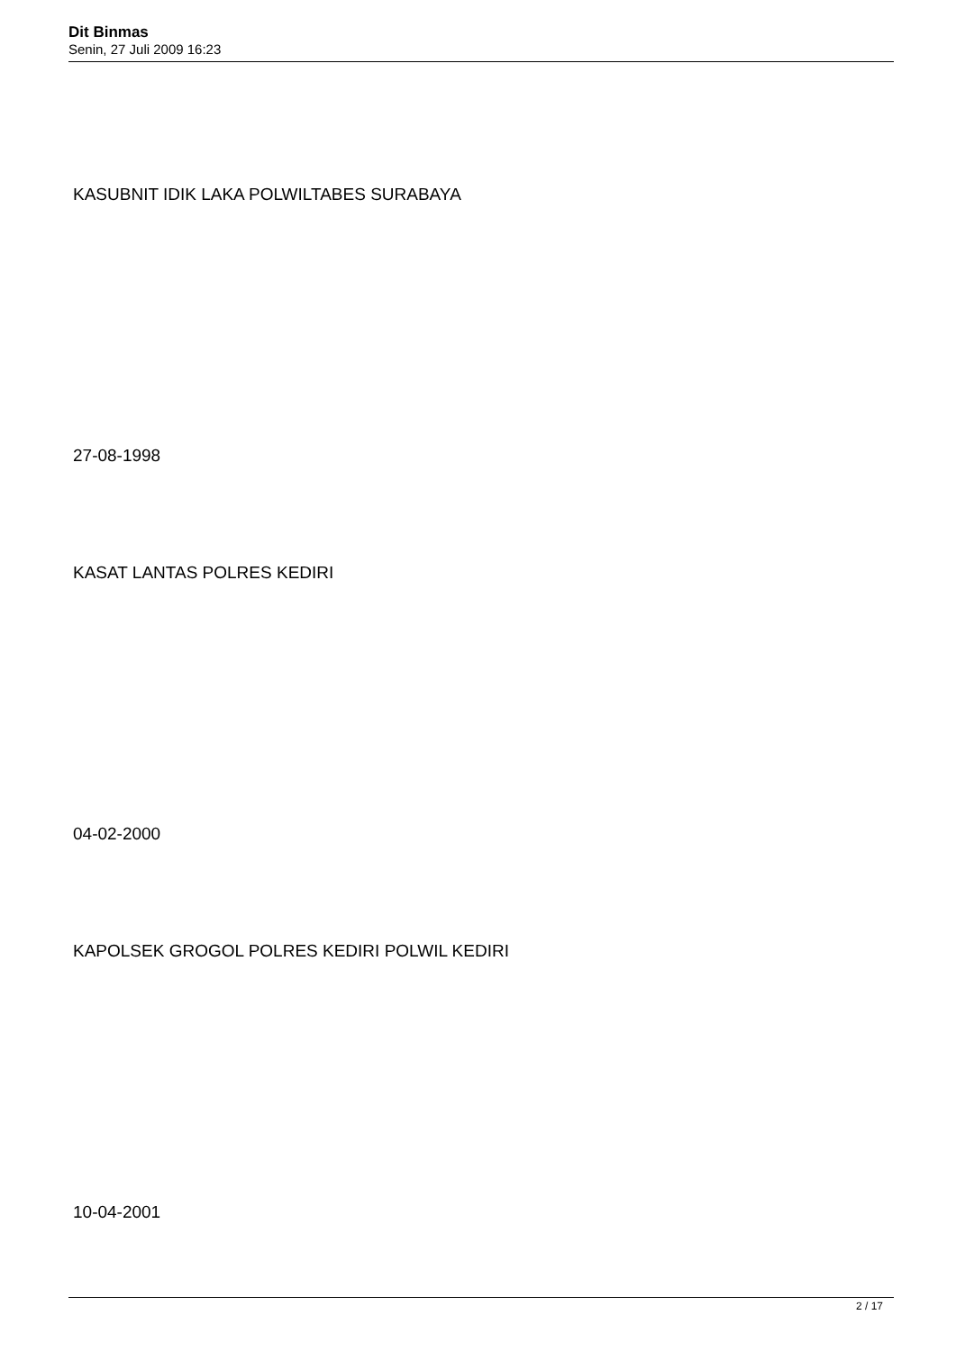Dit Binmas
Senin, 27 Juli 2009 16:23
KASUBNIT IDIK LAKA POLWILTABES SURABAYA
27-08-1998
KASAT LANTAS POLRES KEDIRI
04-02-2000
KAPOLSEK GROGOL POLRES KEDIRI POLWIL KEDIRI
10-04-2001
2 / 17